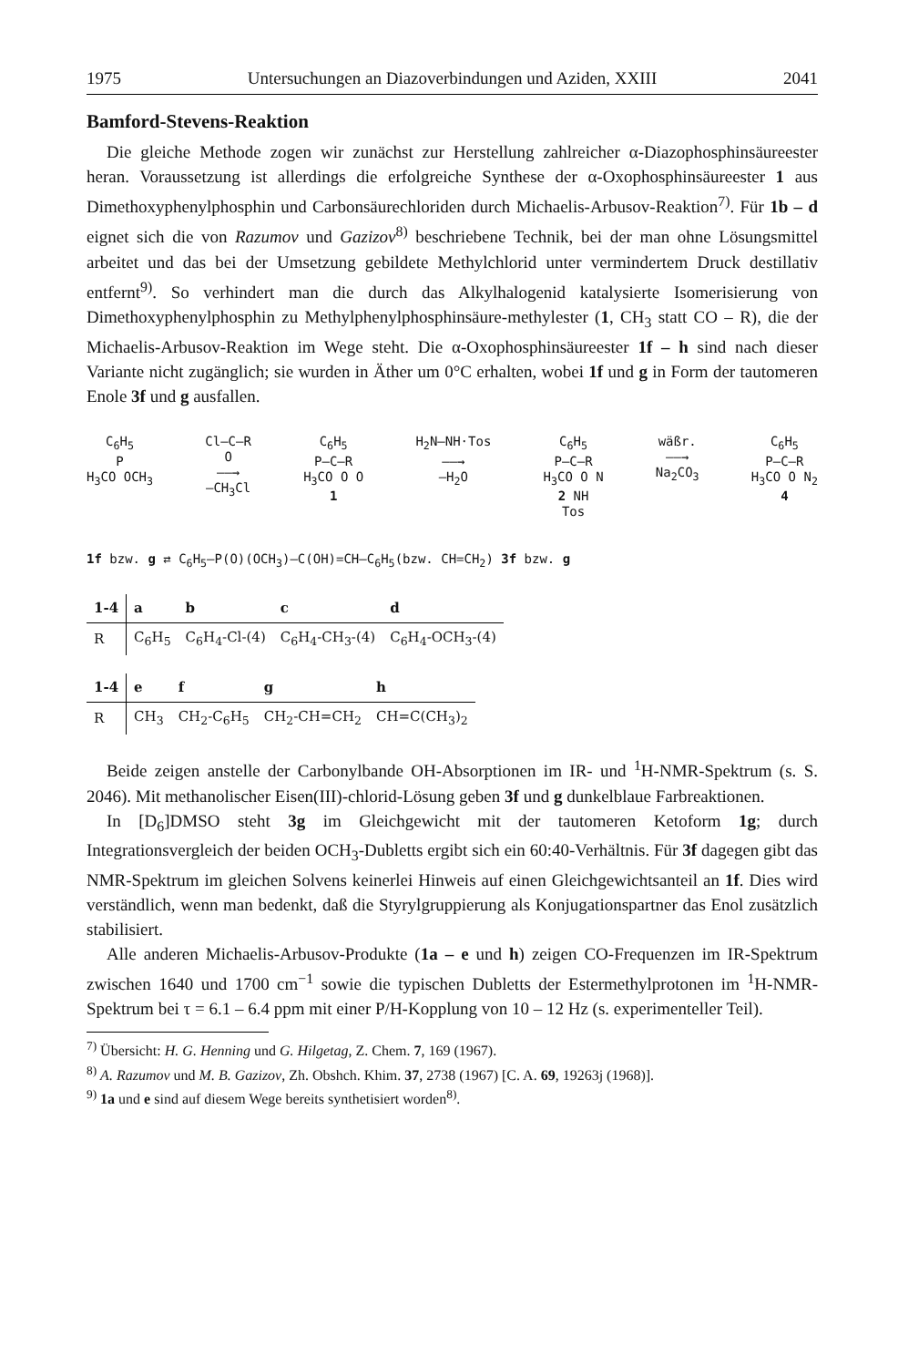1975 Untersuchungen an Diazoverbindungen und Aziden, XXIII 2041
Bamford-Stevens-Reaktion
Die gleiche Methode zogen wir zunächst zur Herstellung zahlreicher α-Diazophosphinsäureester heran. Voraussetzung ist allerdings die erfolgreiche Synthese der α-Oxophosphinsäureester 1 aus Dimethoxyphenylphosphin und Carbonsäurechloriden durch Michaelis-Arbusov-Reaktion<sup>7)</sup>. Für 1b – d eignet sich die von Razumov und Gazizov<sup>8)</sup> beschriebene Technik, bei der man ohne Lösungsmittel arbeitet und das bei der Umsetzung gebildete Methylchlorid unter vermindertem Druck destillativ entfernt<sup>9)</sup>. So verhindert man die durch das Alkylhalogenid katalysierte Isomerisierung von Dimethoxyphenylphosphin zu Methylphenylphosphinsäure-methylester (1, CH<sub>3</sub> statt CO – R), die der Michaelis-Arbusov-Reaktion im Wege steht. Die α-Oxophosphinsäureester 1f – h sind nach dieser Variante nicht zugänglich; sie wurden in Äther um 0°C erhalten, wobei 1f und g in Form der tautomeren Enole 3f und g ausfallen.
C<sub>6</sub>H<sub>5</sub>
P
H<sub>3</sub>CO OCH<sub>3</sub>
Cl–C–R
O
——→
–CH<sub>3</sub>Cl
C<sub>6</sub>H<sub>5</sub>
P–C–R
H<sub>3</sub>CO O O
1
H<sub>2</sub>N–NH·Tos
——→
–H<sub>2</sub>O
C<sub>6</sub>H<sub>5</sub>
P–C–R
H<sub>3</sub>CO O N
2 NH
Tos
wäßr.
——→
Na<sub>2</sub>CO<sub>3</sub>
C<sub>6</sub>H<sub>5</sub>
P–C–R
H<sub>3</sub>CO O N<sub>2</sub>
4
1f bzw. g ⇄ C<sub>6</sub>H<sub>5</sub>–P(O)(OCH<sub>3</sub>)–C(OH)=CH–C<sub>6</sub>H<sub>5</sub>(bzw. CH=CH<sub>2</sub>) 3f bzw. g
| 1-4 | a | b | c | d |
| --- | --- | --- | --- | --- |
| R | C<sub>6</sub>H<sub>5</sub> | C<sub>6</sub>H<sub>4</sub>-Cl-(4) | C<sub>6</sub>H<sub>4</sub>-CH<sub>3</sub>-(4) | C<sub>6</sub>H<sub>4</sub>-OCH<sub>3</sub>-(4) |
| 1-4 | e | f | g | h |
| --- | --- | --- | --- | --- |
| R | CH<sub>3</sub> | CH<sub>2</sub>-C<sub>6</sub>H<sub>5</sub> | CH<sub>2</sub>-CH=CH<sub>2</sub> | CH=C(CH<sub>3</sub>)<sub>2</sub> |
Beide zeigen anstelle der Carbonylbande OH-Absorptionen im IR- und <sup>1</sup>H-NMR-Spektrum (s. S. 2046). Mit methanolischer Eisen(III)-chlorid-Lösung geben 3f und g dunkelblaue Farbreaktionen.
In [D<sub>6</sub>]DMSO steht 3g im Gleichgewicht mit der tautomeren Ketoform 1g; durch Integrationsvergleich der beiden OCH<sub>3</sub>-Dubletts ergibt sich ein 60:40-Verhältnis. Für 3f dagegen gibt das NMR-Spektrum im gleichen Solvens keinerlei Hinweis auf einen Gleichgewichtsanteil an 1f. Dies wird verständlich, wenn man bedenkt, daß die Styrylgruppierung als Konjugationspartner das Enol zusätzlich stabilisiert.
Alle anderen Michaelis-Arbusov-Produkte (1a – e und h) zeigen CO-Frequenzen im IR-Spektrum zwischen 1640 und 1700 cm<sup>−1</sup> sowie die typischen Dubletts der Estermethylprotonen im <sup>1</sup>H-NMR-Spektrum bei τ = 6.1 – 6.4 ppm mit einer P/H-Kopplung von 10 – 12 Hz (s. experimenteller Teil).
<sup>7)</sup> Übersicht: H. G. Henning und G. Hilgetag, Z. Chem. 7, 169 (1967).
<sup>8)</sup> A. Razumov und M. B. Gazizov, Zh. Obshch. Khim. 37, 2738 (1967) [C. A. 69, 19263j (1968)].
<sup>9)</sup> 1a und e sind auf diesem Wege bereits synthetisiert worden<sup>8)</sup>.